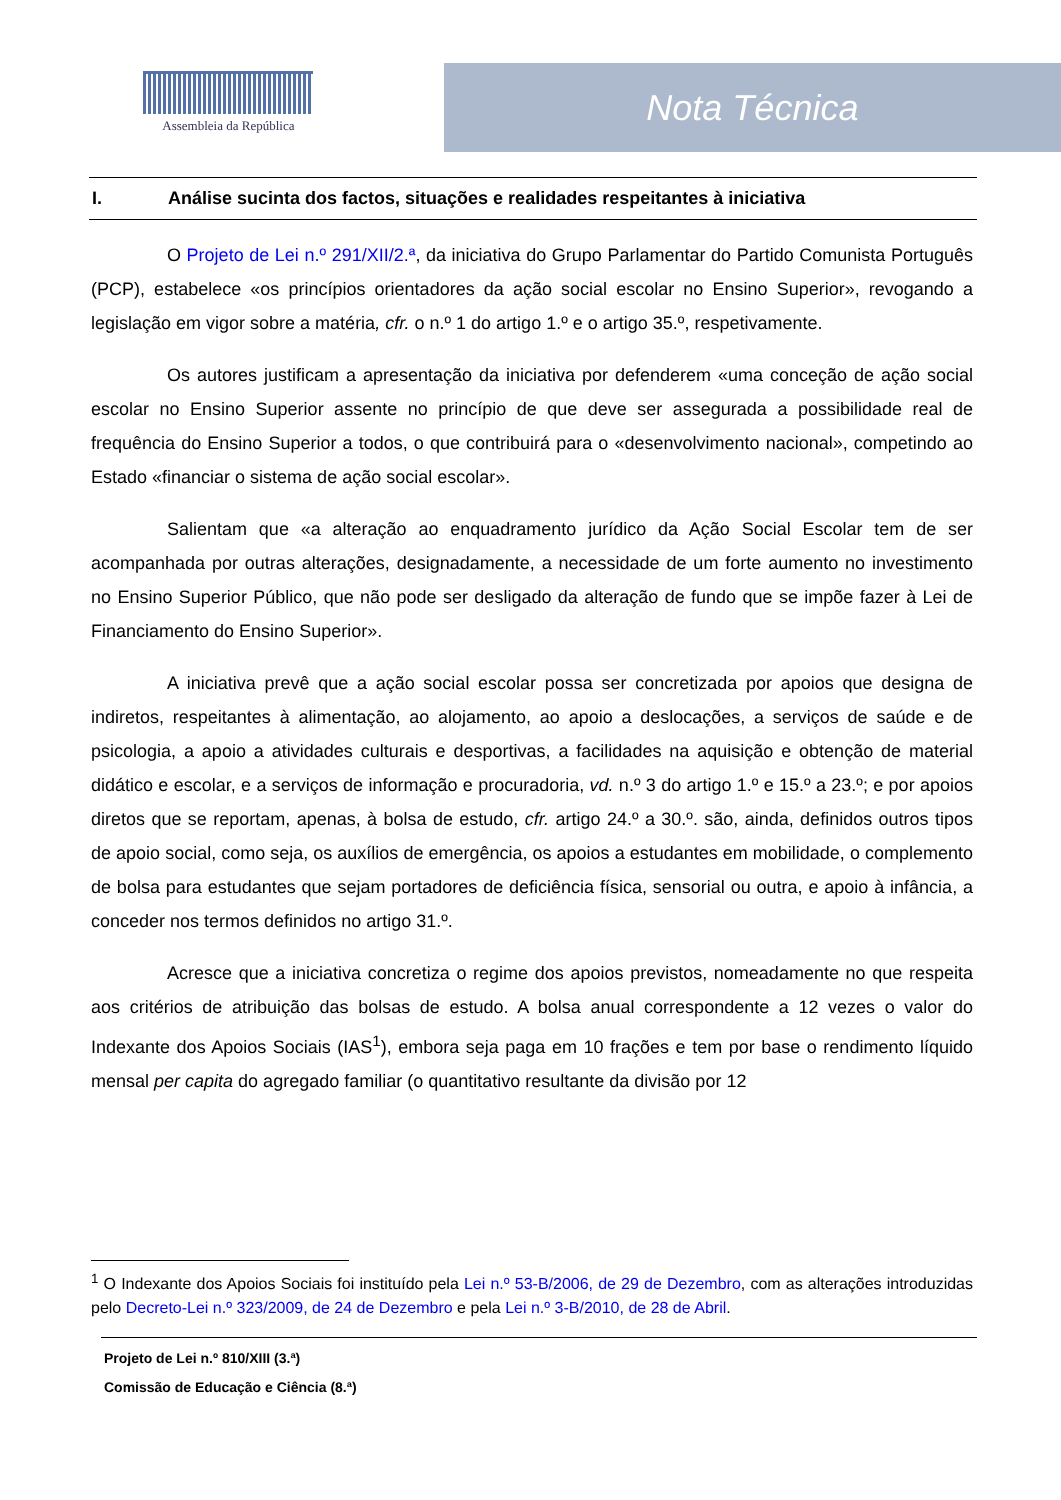Assembleia da República
Nota Técnica
I. Análise sucinta dos factos, situações e realidades respeitantes à iniciativa
O Projeto de Lei n.º 291/XII/2.ª, da iniciativa do Grupo Parlamentar do Partido Comunista Português (PCP), estabelece «os princípios orientadores da ação social escolar no Ensino Superior», revogando a legislação em vigor sobre a matéria, cfr. o n.º 1 do artigo 1.º e o artigo 35.º, respetivamente.
Os autores justificam a apresentação da iniciativa por defenderem «uma conceção de ação social escolar no Ensino Superior assente no princípio de que deve ser assegurada a possibilidade real de frequência do Ensino Superior a todos, o que contribuirá para o «desenvolvimento nacional», competindo ao Estado «financiar o sistema de ação social escolar».
Salientam que «a alteração ao enquadramento jurídico da Ação Social Escolar tem de ser acompanhada por outras alterações, designadamente, a necessidade de um forte aumento no investimento no Ensino Superior Público, que não pode ser desligado da alteração de fundo que se impõe fazer à Lei de Financiamento do Ensino Superior».
A iniciativa prevê que a ação social escolar possa ser concretizada por apoios que designa de indiretos, respeitantes à alimentação, ao alojamento, ao apoio a deslocações, a serviços de saúde e de psicologia, a apoio a atividades culturais e desportivas, a facilidades na aquisição e obtenção de material didático e escolar, e a serviços de informação e procuradoria, vd. n.º 3 do artigo 1.º e 15.º a 23.º; e por apoios diretos que se reportam, apenas, à bolsa de estudo, cfr. artigo 24.º a 30.º. são, ainda, definidos outros tipos de apoio social, como seja, os auxílios de emergência, os apoios a estudantes em mobilidade, o complemento de bolsa para estudantes que sejam portadores de deficiência física, sensorial ou outra, e apoio à infância, a conceder nos termos definidos no artigo 31.º.
Acresce que a iniciativa concretiza o regime dos apoios previstos, nomeadamente no que respeita aos critérios de atribuição das bolsas de estudo. A bolsa anual correspondente a 12 vezes o valor do Indexante dos Apoios Sociais (IAS<sup>1</sup>), embora seja paga em 10 frações e tem por base o rendimento líquido mensal per capita do agregado familiar (o quantitativo resultante da divisão por 12
<sup>1</sup> O Indexante dos Apoios Sociais foi instituído pela Lei n.º 53-B/2006, de 29 de Dezembro, com as alterações introduzidas pelo Decreto-Lei n.º 323/2009, de 24 de Dezembro e pela Lei n.º 3-B/2010, de 28 de Abril.
Projeto de Lei n.º 810/XIII (3.ª)
Comissão de Educação e Ciência (8.ª)